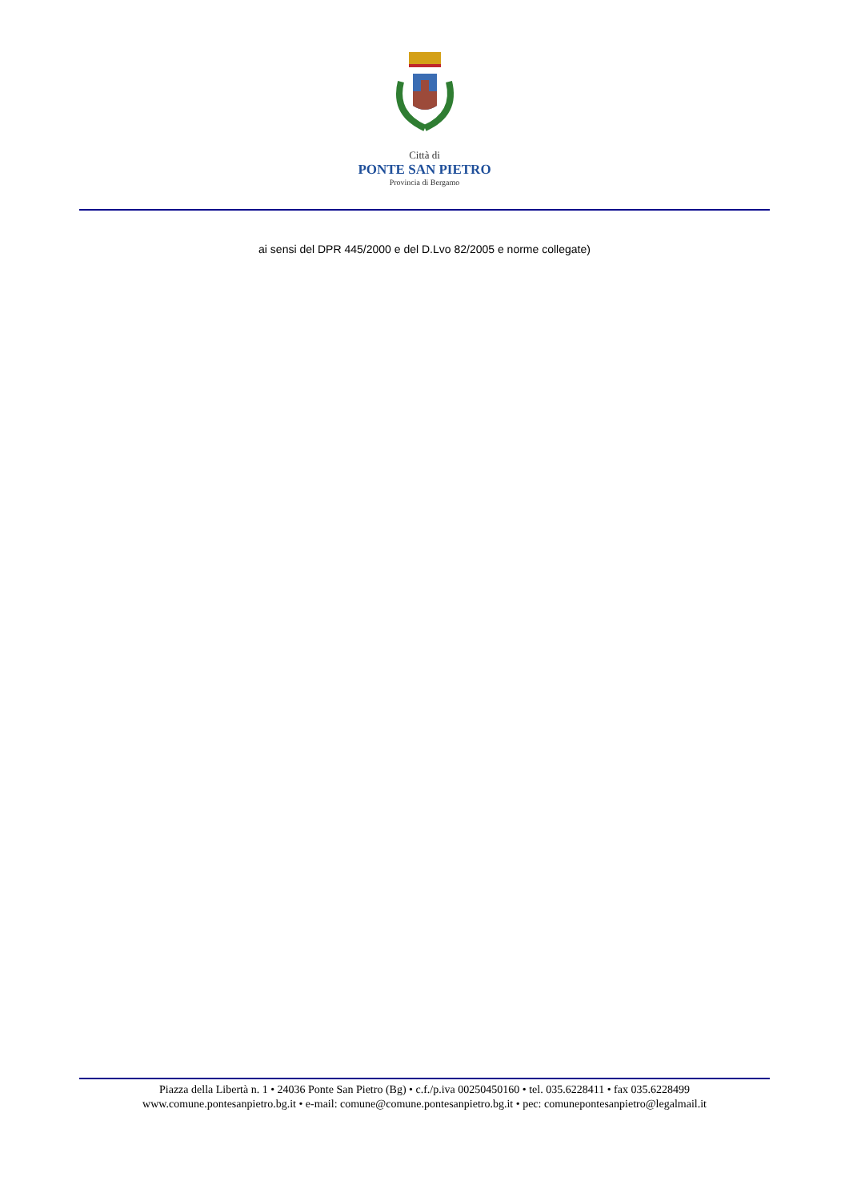Città di
PONTE SAN PIETRO
Provincia di Bergamo
ai sensi del DPR 445/2000 e del D.Lvo 82/2005 e norme collegate)
Piazza della Libertà n. 1 • 24036 Ponte San Pietro (Bg) • c.f./p.iva 00250450160 • tel. 035.6228411 • fax 035.6228499
www.comune.pontesanpietro.bg.it • e-mail: comune@comune.pontesanpietro.bg.it • pec: comunepontesanpietro@legalmail.it